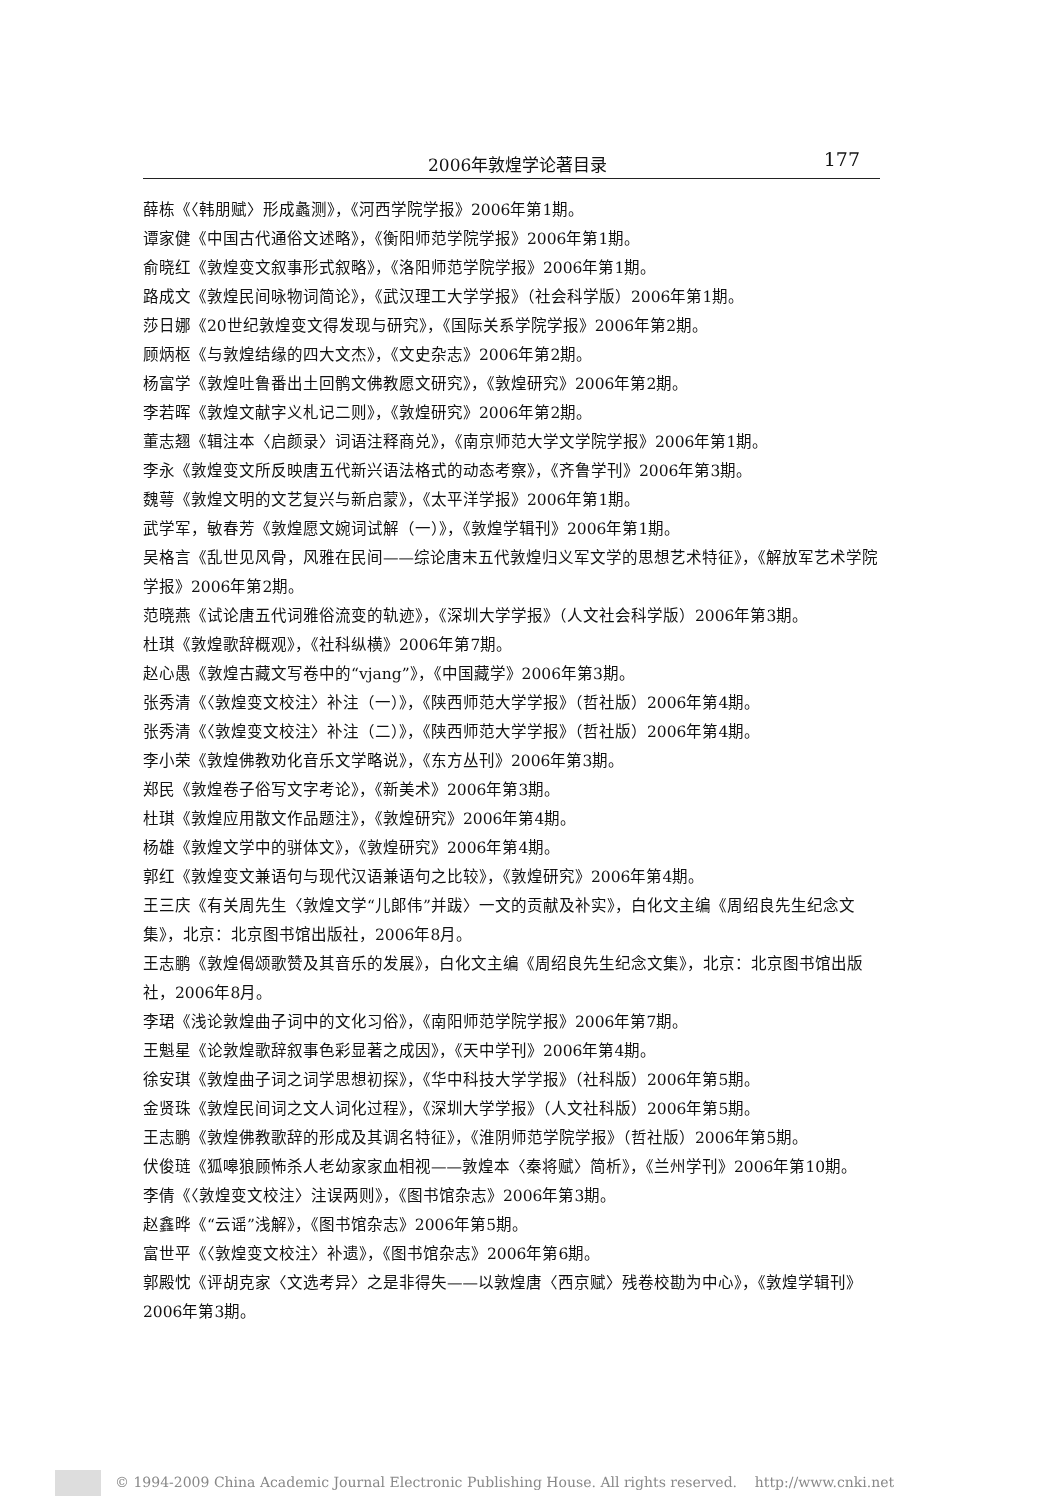2006年敦煌学论著目录 177
薛栋《〈韩朋赋〉形成蠡测》，《河西学院学报》2006年第1期。
谭家健《中国古代通俗文述略》，《衡阳师范学院学报》2006年第1期。
俞晓红《敦煌变文叙事形式叙略》，《洛阳师范学院学报》2006年第1期。
路成文《敦煌民间咏物词简论》，《武汉理工大学学报》（社会科学版）2006年第1期。
莎日娜《20世纪敦煌变文得发现与研究》，《国际关系学院学报》2006年第2期。
顾炳枢《与敦煌结缘的四大文杰》，《文史杂志》2006年第2期。
杨富学《敦煌吐鲁番出土回鹘文佛教愿文研究》，《敦煌研究》2006年第2期。
李若晖《敦煌文献字义札记二则》，《敦煌研究》2006年第2期。
董志翘《辑注本〈启颜录〉词语注释商兑》，《南京师范大学文学院学报》2006年第1期。
李永《敦煌变文所反映唐五代新兴语法格式的动态考察》，《齐鲁学刊》2006年第3期。
魏萼《敦煌文明的文艺复兴与新启蒙》，《太平洋学报》2006年第1期。
武学军，敏春芳《敦煌愿文婉词试解（一）》，《敦煌学辑刊》2006年第1期。
吴格言《乱世见风骨，风雅在民间——综论唐末五代敦煌归义军文学的思想艺术特征》，《解放军艺术学院学报》2006年第2期。
范晓燕《试论唐五代词雅俗流变的轨迹》，《深圳大学学报》（人文社会科学版）2006年第3期。
杜琪《敦煌歌辞概观》，《社科纵横》2006年第7期。
赵心愚《敦煌古藏文写卷中的“vjang”》，《中国藏学》2006年第3期。
张秀清《〈敦煌变文校注〉补注（一）》，《陕西师范大学学报》（哲社版）2006年第4期。
张秀清《〈敦煌变文校注〉补注（二）》，《陕西师范大学学报》（哲社版）2006年第4期。
李小荣《敦煌佛教劝化音乐文学略说》，《东方丛刊》2006年第3期。
郑民《敦煌卷子俗写文字考论》，《新美术》2006年第3期。
杜琪《敦煌应用散文作品题注》，《敦煌研究》2006年第4期。
杨雄《敦煌文学中的骈体文》，《敦煌研究》2006年第4期。
郭红《敦煌变文兼语句与现代汉语兼语句之比较》，《敦煌研究》2006年第4期。
王三庆《有关周先生〈敦煌文学“儿郎伟”并跋〉一文的贡献及补实》，白化文主编《周绍良先生纪念文集》，北京：北京图书馆出版社，2006年8月。
王志鹏《敦煌偈颂歌赞及其音乐的发展》，白化文主编《周绍良先生纪念文集》，北京：北京图书馆出版社，2006年8月。
李珺《浅论敦煌曲子词中的文化习俗》，《南阳师范学院学报》2006年第7期。
王魁星《论敦煌歌辞叙事色彩显著之成因》，《天中学刊》2006年第4期。
徐安琪《敦煌曲子词之词学思想初探》，《华中科技大学学报》（社科版）2006年第5期。
金贤珠《敦煌民间词之文人词化过程》，《深圳大学学报》（人文社科版）2006年第5期。
王志鹏《敦煌佛教歌辞的形成及其调名特征》，《淮阴师范学院学报》（哲社版）2006年第5期。
伏俊琏《狐嗥狼顾怖杀人老幼家家血相视——敦煌本〈秦将赋〉简析》，《兰州学刊》2006年第10期。
李倩《〈敦煌变文校注〉注误两则》，《图书馆杂志》2006年第3期。
赵鑫晔《“云谣”浅解》，《图书馆杂志》2006年第5期。
富世平《〈敦煌变文校注〉补遗》，《图书馆杂志》2006年第6期。
郭殿忱《评胡克家〈文选考异〉之是非得失——以敦煌唐〈西京赋〉残卷校勘为中心》，《敦煌学辑刊》2006年第3期。
© 1994-2009 China Academic Journal Electronic Publishing House. All rights reserved. http://www.cnki.net